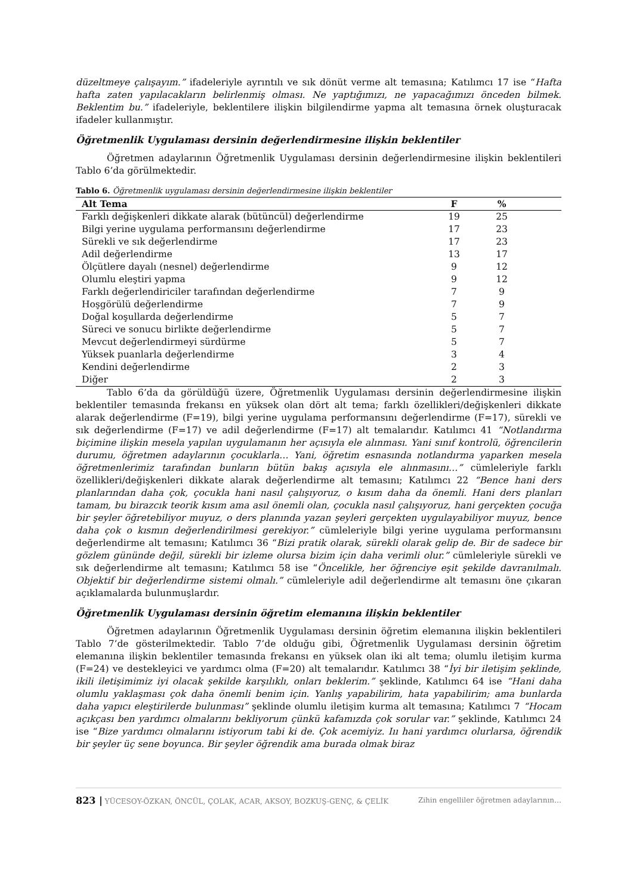düzeltmeye çalışayım.” ifadeleriyle ayrıntılı ve sık dönüt verme alt temasına; Katılımcı 17 ise “Hafta hafta zaten yapılacakların belirlenmiş olması. Ne yaptığımızı, ne yapacağımızı önceden bilmek. Beklentim bu.” ifadeleriyle, beklentilere ilişkin bilgilendirme yapma alt temasına örnek oluşturacak ifadeler kullanmıştır.
Öğretmenlik Uygulaması dersinin değerlendirmesine ilişkin beklentiler
Öğretmen adaylarının Öğretmenlik Uygulaması dersinin değerlendirmesine ilişkin beklentileri Tablo 6’da görülmektedir.
Tablo 6. Öğretmenlik uygulaması dersinin değerlendirmesine ilişkin beklentiler
| Alt Tema | F | % | |
| --- | --- | --- | --- |
| Farklı değişkenleri dikkate alarak (bütüncül) değerlendirme | 19 | 25 | |
| Bilgi yerine uygulama performansını değerlendirme | 17 | 23 | |
| Sürekli ve sık değerlendirme | 17 | 23 | |
| Adil değerlendirme | 13 | 17 | |
| Ölçütlere dayalı (nesnel) değerlendirme | 9 | 12 | |
| Olumlu eleştiri yapma | 9 | 12 | |
| Farklı değerlendiriciler tarafından değerlendirme | 7 | 9 | |
| Hoşgörülü değerlendirme | 7 | 9 | |
| Doğal koşullarda değerlendirme | 5 | 7 | |
| Süreci ve sonucu birlikte değerlendirme | 5 | 7 | |
| Mevcut değerlendirmeyi sürdürme | 5 | 7 | |
| Yüksek puanlarla değerlendirme | 3 | 4 | |
| Kendini değerlendirme | 2 | 3 | |
| Diğer | 2 | 3 | |
Tablo 6’da da görüldüğü üzere, Öğretmenlik Uygulaması dersinin değerlendirmesine ilişkin beklentiler temasında frekansı en yüksek olan dört alt tema; farklı özellikleri/değişkenleri dikkate alarak değerlendirme (F=19), bilgi yerine uygulama performansını değerlendirme (F=17), sürekli ve sık değerlendirme (F=17) ve adil değerlendirme (F=17) alt temalarıdır. Katılımcı 41 “Notlandırma biçimine ilişkin mesela yapılan uygulamanın her açısıyla ele alınması. Yani sınıf kontrolü, öğrencilerin durumu, öğretmen adaylarının çocuklarla… Yani, öğretim esnasında notlandırma yaparken mesela öğretmenlerimiz tarafından bunların bütün bakış açısıyla ele alınmasını…” cümleleriyle farklı özellikleri/değişkenleri dikkate alarak değerlendirme alt temasını; Katılımcı 22 “Bence hani ders planlarından daha çok, çocukla hani nasıl çalışıyoruz, o kısım daha da önemli. Hani ders planları tamam, bu birazcık teorik kısım ama asıl önemli olan, çocukla nasıl çalışıyoruz, hani gerçekten çocuğa bir şeyler öğretebiliyor muyuz, o ders planında yazan şeyleri gerçekten uygulayabiliyor muyuz, bence daha çok o kısmın değerlendirilmesi gerekiyor.” cümleleriyle bilgi yerine uygulama performansını değerlendirme alt temasını; Katılımcı 36 “Bizi pratik olarak, sürekli olarak gelip de. Bir de sadece bir gözlem gününde değil, sürekli bir izleme olursa bizim için daha verimli olur.” cümleleriyle sürekli ve sık değerlendirme alt temasını; Katılımcı 58 ise “Öncelikle, her öğrenciye eşit şekilde davranılmalı. Objektif bir değerlendirme sistemi olmalı.” cümleleriyle adil değerlendirme alt temasını öne çıkaran açıklamalarda bulunmuşlardır.
Öğretmenlik Uygulaması dersinin öğretim elemanına ilişkin beklentiler
Öğretmen adaylarının Öğretmenlik Uygulaması dersinin öğretim elemanına ilişkin beklentileri Tablo 7’de gösterilmektedir. Tablo 7’de olduğu gibi, Öğretmenlik Uygulaması dersinin öğretim elemanına ilişkin beklentiler temasında frekansı en yüksek olan iki alt tema; olumlu iletişim kurma (F=24) ve destekleyici ve yardımcı olma (F=20) alt temalarıdır. Katılımcı 38 “İyi bir iletişim şeklinde, ikili iletişimimiz iyi olacak şekilde karşılıklı, onları beklerim.” şeklinde, Katılımcı 64 ise “Hani daha olumlu yaklaşması çok daha önemli benim için. Yanlış yapabilirim, hata yapabilirim; ama bunlarda daha yapıcı eleştirilerde bulunması” şeklinde olumlu iletişim kurma alt temasına; Katılımcı 7 “Hocam açıkçası ben yardımcı olmalarını bekliyorum çünkü kafamızda çok sorular var.” şeklinde, Katılımcı 24 ise “Bize yardımcı olmalarını istiyorum tabi ki de. Çok acemiyiz. Iıı hani yardımcı olurlarsa, öğrendik bir şeyler üç sene boyunca. Bir şeyler öğrendik ama burada olmak biraz
823 | YÜCESOY-ÖZKAN, ÖNCÜL, ÇOLAK, ACAR, AKSOY, BOZKUŞ-GENÇ, & ÇELİK Zihin engelliler öğretmen adaylarının…